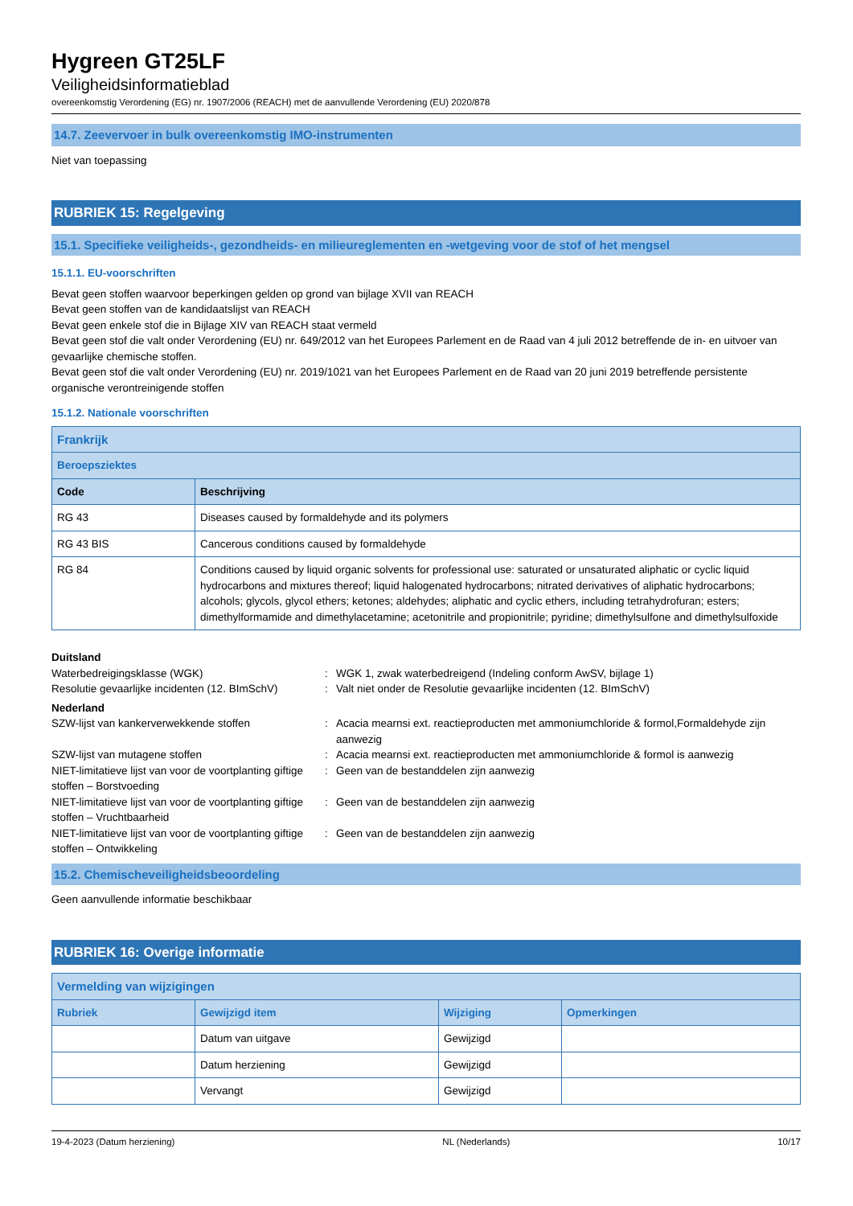Hygreen GT25LF
Veiligheidsinformatieblad
overeenkomstig Verordening (EG) nr. 1907/2006 (REACH) met de aanvullende Verordening (EU) 2020/878
14.7. Zeevervoer in bulk overeenkomstig IMO-instrumenten
Niet van toepassing
RUBRIEK 15: Regelgeving
15.1. Specifieke veiligheids-, gezondheids- en milieureglementen en -wetgeving voor de stof of het mengsel
15.1.1. EU-voorschriften
Bevat geen stoffen waarvoor beperkingen gelden op grond van bijlage XVII van REACH
Bevat geen stoffen van de kandidaatslijst van REACH
Bevat geen enkele stof die in Bijlage XIV van REACH staat vermeld
Bevat geen stof die valt onder Verordening (EU) nr. 649/2012 van het Europees Parlement en de Raad van 4 juli 2012 betreffende de in- en uitvoer van gevaarlijke chemische stoffen.
Bevat geen stof die valt onder Verordening (EU) nr. 2019/1021 van het Europees Parlement en de Raad van 20 juni 2019 betreffende persistente organische verontreinigende stoffen
15.1.2. Nationale voorschriften
| Frankrijk | |
| Beroepsziektes | |
| Code | Beschrijving |
| RG 43 | Diseases caused by formaldehyde and its polymers |
| RG 43 BIS | Cancerous conditions caused by formaldehyde |
| RG 84 | Conditions caused by liquid organic solvents for professional use: saturated or unsaturated aliphatic or cyclic liquid hydrocarbons and mixtures thereof; liquid halogenated hydrocarbons; nitrated derivatives of aliphatic hydrocarbons; alcohols; glycols, glycol ethers; ketones; aldehydes; aliphatic and cyclic ethers, including tetrahydrofuran; esters; dimethylformamide and dimethylacetamine; acetonitrile and propionitrile; pyridine; dimethylsulfone and dimethylsulfoxide |
Duitsland
Waterbedreigingsklasse (WGK) : WGK 1, zwak waterbedreigend (Indeling conform AwSV, bijlage 1)
Resolutie gevaarlijke incidenten (12. BImSchV)
: Valt niet onder de Resolutie gevaarlijke incidenten (12. BImSchV)
Nederland
SZW-lijst van kankerverwekkende stoffen : Acacia mearnsi ext. reactieproducten met ammoniumchloride & formol,Formaldehyde zijn aanwezig
SZW-lijst van mutagene stoffen : Acacia mearnsi ext. reactieproducten met ammoniumchloride & formol is aanwezig
NIET-limitatieve lijst van voor de voortplanting giftige stoffen – Borstvoeding
: Geen van de bestanddelen zijn aanwezig
NIET-limitatieve lijst van voor de voortplanting giftige stoffen – Vruchtbaarheid
: Geen van de bestanddelen zijn aanwezig
NIET-limitatieve lijst van voor de voortplanting giftige stoffen – Ontwikkeling
: Geen van de bestanddelen zijn aanwezig
15.2. Chemischeveiligheidsbeoordeling
Geen aanvullende informatie beschikbaar
RUBRIEK 16: Overige informatie
| Vermelding van wijzigingen | | | |
| Rubriek | Gewijzigd item | Wijziging | Opmerkingen |
| | Datum van uitgave | Gewijzigd | |
| | Datum herziening | Gewijzigd | |
| | Vervangt | Gewijzigd | |
19-4-2023 (Datum herziening) NL (Nederlands) 10/17